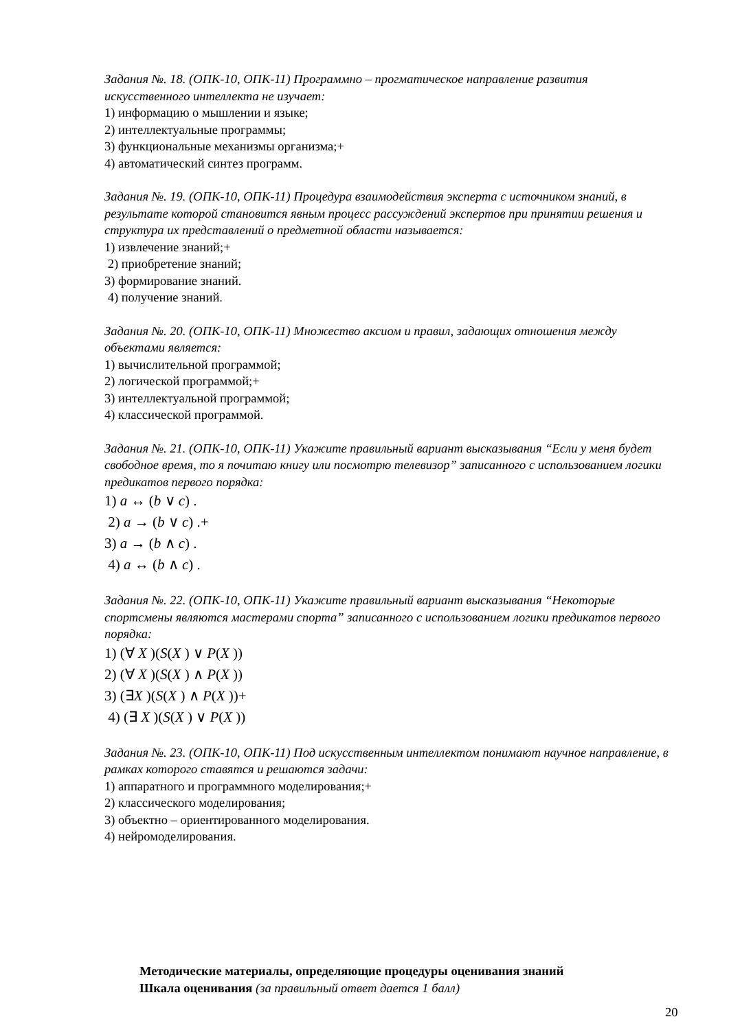Задания №. 18. (ОПК-10, ОПК-11) Программно – прогматическое направление развития искусственного интеллекта не изучает:
1) информацию о мышлении и языке;
2) интеллектуальные программы;
3) функциональные механизмы организма;+
4) автоматический синтез программ.
Задания №. 19. (ОПК-10, ОПК-11) Процедура взаимодействия эксперта с источником знаний, в результате которой становится явным процесс рассуждений экспертов при принятии решения и структура их представлений о предметной области называется:
1) извлечение знаний;+
2) приобретение знаний;
3) формирование знаний.
4) получение знаний.
Задания №. 20. (ОПК-10, ОПК-11) Множество аксиом и правил, задающих отношения между объектами является:
1) вычислительной программой;
2) логической программой;+
3) интеллектуальной программой;
4) классической программой.
Задания №. 21. (ОПК-10, ОПК-11) Укажите правильный вариант высказывания “Если у меня будет свободное время, то я почитаю книгу или посмотрю телевизор” записанного с использованием логики предикатов первого порядка:
1) a ↔ (b ∨ c) .
2) a → (b ∨ c) .+
3) a → (b ∧ c) .
4) a ↔ (b ∧ c) .
Задания №. 22. (ОПК-10, ОПК-11) Укажите правильный вариант высказывания “Некоторые спортсмены являются мастерами спорта” записанного с использованием логики предикатов первого порядка:
1) (∀ X )(S(X ) ∨ P(X ))
2) (∀ X )(S(X ) ∧ P(X ))
3) (∃X )(S(X ) ∧ P(X ))+
4) (∃ X )(S(X ) ∨ P(X ))
Задания №. 23. (ОПК-10, ОПК-11) Под искусственным интеллектом понимают научное направление, в рамках которого ставятся и решаются задачи:
1) аппаратного и программного моделирования;+
2) классического моделирования;
3) объектно – ориентированного моделирования.
4) нейромоделирования.
Методические материалы, определяющие процедуры оценивания знаний
Шкала оценивания (за правильный ответ дается 1 балл)
20